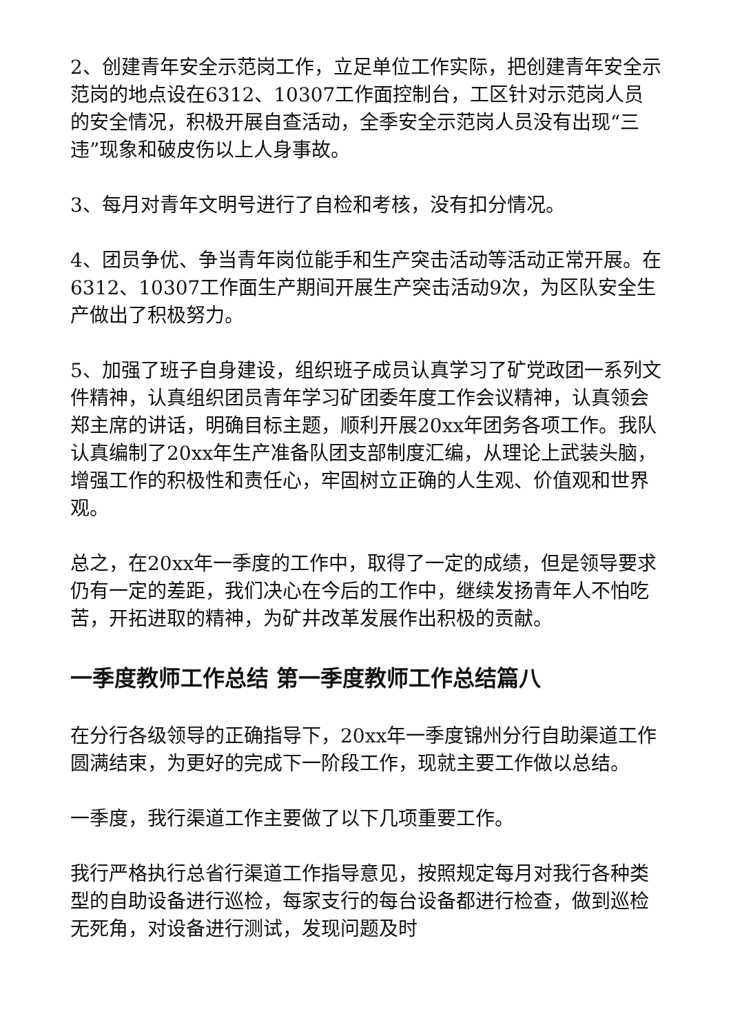2、创建青年安全示范岗工作，立足单位工作实际，把创建青年安全示范岗的地点设在6312、10307工作面控制台，工区针对示范岗人员的安全情况，积极开展自查活动，全季安全示范岗人员没有出现“三违”现象和破皮伤以上人身事故。
3、每月对青年文明号进行了自检和考核，没有扣分情况。
4、团员争优、争当青年岗位能手和生产突击活动等活动正常开展。在6312、10307工作面生产期间开展生产突击活动9次，为区队安全生产做出了积极努力。
5、加强了班子自身建设，组织班子成员认真学习了矿党政团一系列文件精神，认真组织团员青年学习矿团委年度工作会议精神，认真领会郑主席的讲话，明确目标主题，顺利开展20xx年团务各项工作。我队认真编制了20xx年生产准备队团支部制度汇编，从理论上武装头脑，增强工作的积极性和责任心，牢固树立正确的人生观、价值观和世界观。
总之，在20xx年一季度的工作中，取得了一定的成绩，但是领导要求仍有一定的差距，我们决心在今后的工作中，继续发扬青年人不怕吃苦，开拓进取的精神，为矿井改革发展作出积极的贡献。
一季度教师工作总结 第一季度教师工作总结篇八
在分行各级领导的正确指导下，20xx年一季度锦州分行自助渠道工作圆满结束，为更好的完成下一阶段工作，现就主要工作做以总结。
一季度，我行渠道工作主要做了以下几项重要工作。
我行严格执行总省行渠道工作指导意见，按照规定每月对我行各种类型的自助设备进行巡检，每家支行的每台设备都进行检查，做到巡检无死角，对设备进行测试，发现问题及时